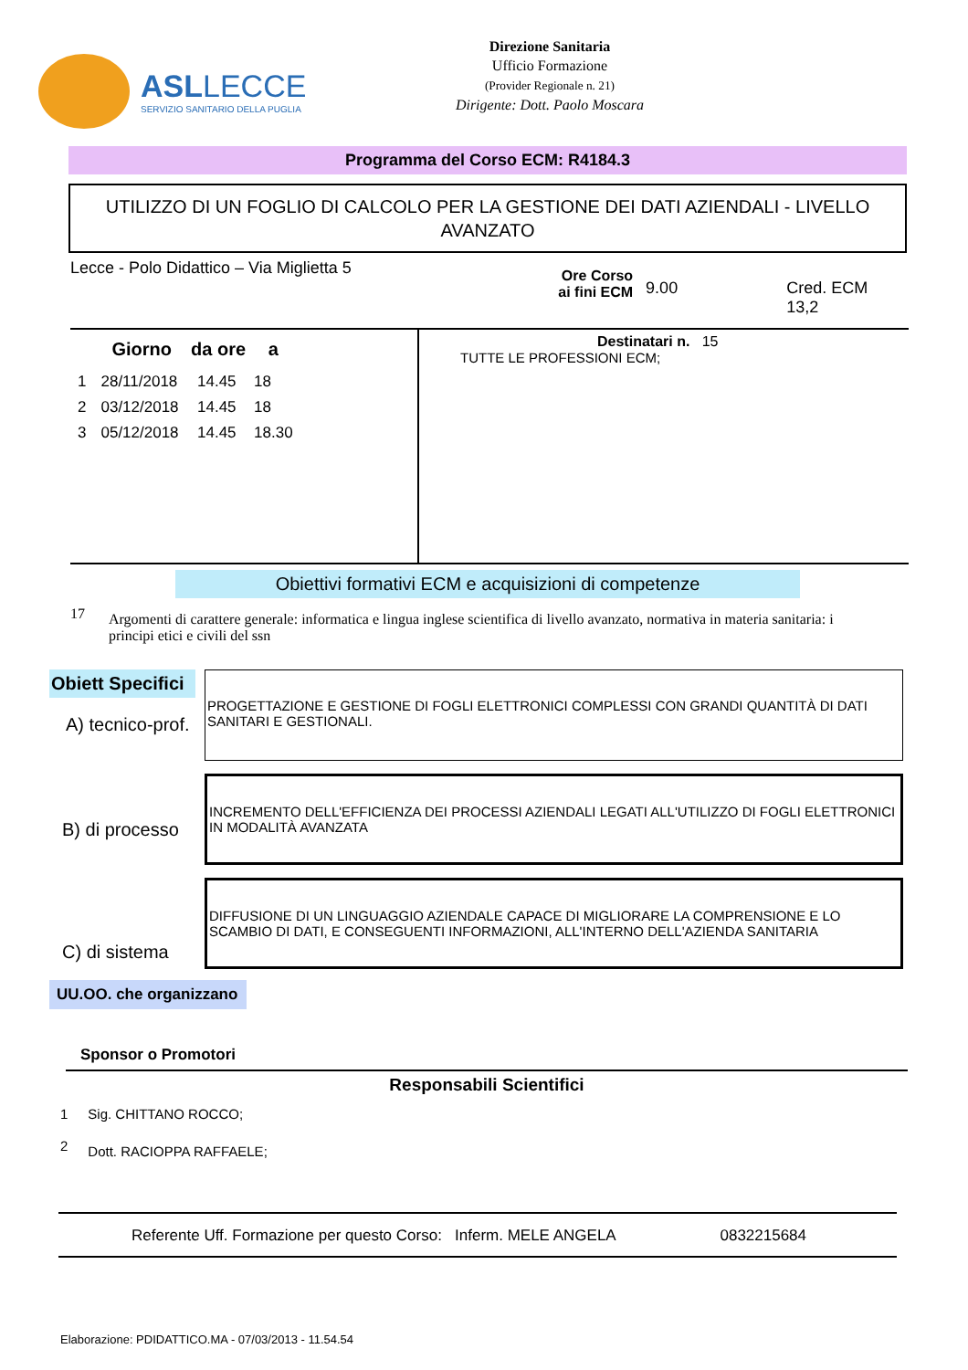ASL LECCE
SERVIZIO SANITARIO DELLA PUGLIA
Direzione Sanitaria
Ufficio Formazione
(Provider Regionale n. 21)
Dirigente: Dott. Paolo Moscara
Programma del Corso ECM: R4184.3
UTILIZZO DI UN FOGLIO DI CALCOLO PER LA GESTIONE DEI DATI AZIENDALI - LIVELLO AVANZATO
Lecce - Polo Didattico – Via Miglietta 5
Ore Corso
ai fini ECM
9.00 Cred. ECM 13,2
| | Giorno | da ore | a |
| --- | --- | --- | --- |
| 1 | 28/11/2018 | 14.45 | 18 |
| 2 | 03/12/2018 | 14.45 | 18 |
| 3 | 05/12/2018 | 14.45 | 18.30 |
Destinatari n. 15
TUTTE LE PROFESSIONI ECM;
Obiettivi formativi ECM e acquisizioni di competenze
17 Argomenti di carattere generale: informatica e lingua inglese scientifica di livello avanzato, normativa in materia sanitaria: i principi etici e civili del ssn
Obiett Specifici
A) tecnico-prof.
PROGETTAZIONE E GESTIONE DI FOGLI ELETTRONICI COMPLESSI CON GRANDI QUANTITÀ DI DATI SANITARI E GESTIONALI.
B) di processo
INCREMENTO DELL'EFFICIENZA DEI PROCESSI AZIENDALI LEGATI ALL'UTILIZZO DI FOGLI ELETTRONICI IN MODALITÀ AVANZATA
C) di sistema
DIFFUSIONE DI UN LINGUAGGIO AZIENDALE CAPACE DI MIGLIORARE LA COMPRENSIONE E LO SCAMBIO DI DATI, E CONSEGUENTI INFORMAZIONI, ALL'INTERNO DELL'AZIENDA SANITARIA
UU.OO. che organizzano
Sponsor o Promotori
Responsabili Scientifici
| 1 | Sig. CHITTANO ROCCO; |
| 2 | Dott. RACIOPPA RAFFAELE; |
Referente Uff. Formazione per questo Corso: Inferm. MELE ANGELA 0832215684
Elaborazione: PDIDATTICO.MA - 07/03/2013 - 11.54.54